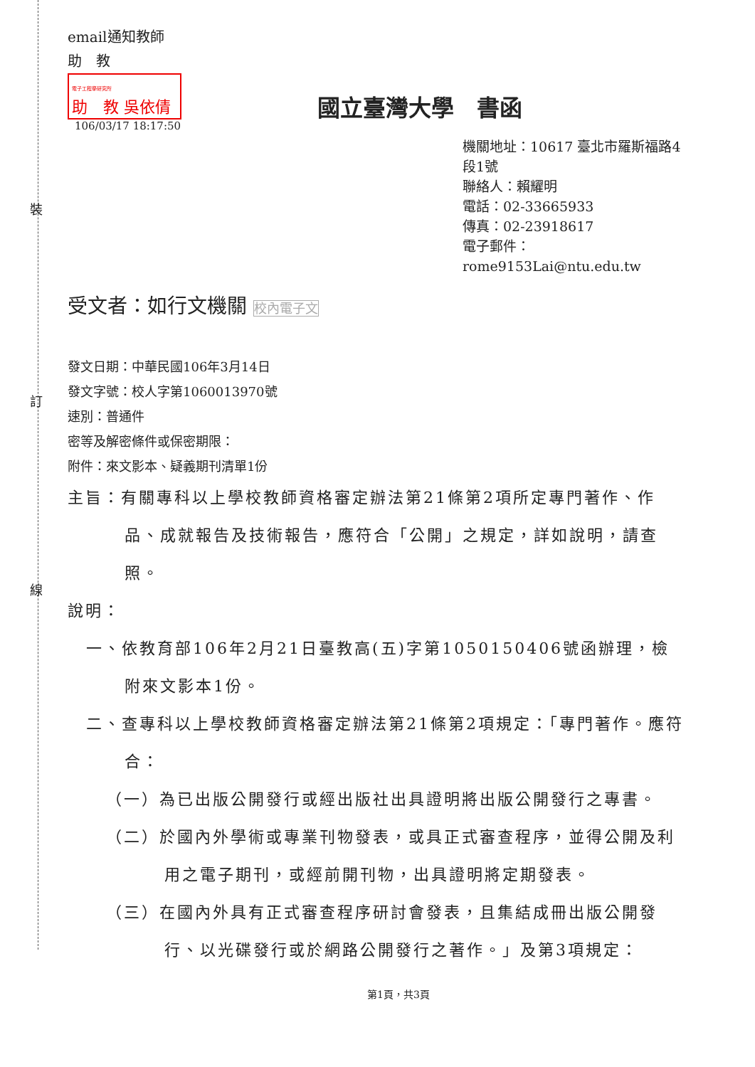裝
訂
線
email通知教師
助　教
電子工程學研究所
助　教 吳依倩
106/03/17 18:17:50
國立臺灣大學　書函
機關地址：10617 臺北市羅斯福路4段1號
聯絡人：賴耀明
電話：02-33665933
傳真：02-23918617
電子郵件：rome9153Lai@ntu.edu.tw
受文者：如行文機關 校內電子文
發文日期：中華民國106年3月14日
發文字號：校人字第1060013970號
速別：普通件
密等及解密條件或保密期限：
附件：來文影本、疑義期刊清單1份
主旨：有關專科以上學校教師資格審定辦法第21條第2項所定專門著作、作品、成就報告及技術報告，應符合「公開」之規定，詳如說明，請查照。
說明：
一、依教育部106年2月21日臺教高(五)字第1050150406號函辦理，檢附來文影本1份。
二、查專科以上學校教師資格審定辦法第21條第2項規定：「專門著作。應符合：
（一）為已出版公開發行或經出版社出具證明將出版公開發行之專書。
（二）於國內外學術或專業刊物發表，或具正式審查程序，並得公開及利用之電子期刊，或經前開刊物，出具證明將定期發表。
（三）在國內外具有正式審查程序研討會發表，且集結成冊出版公開發行、以光碟發行或於網路公開發行之著作。」及第3項規定：
第1頁，共3頁